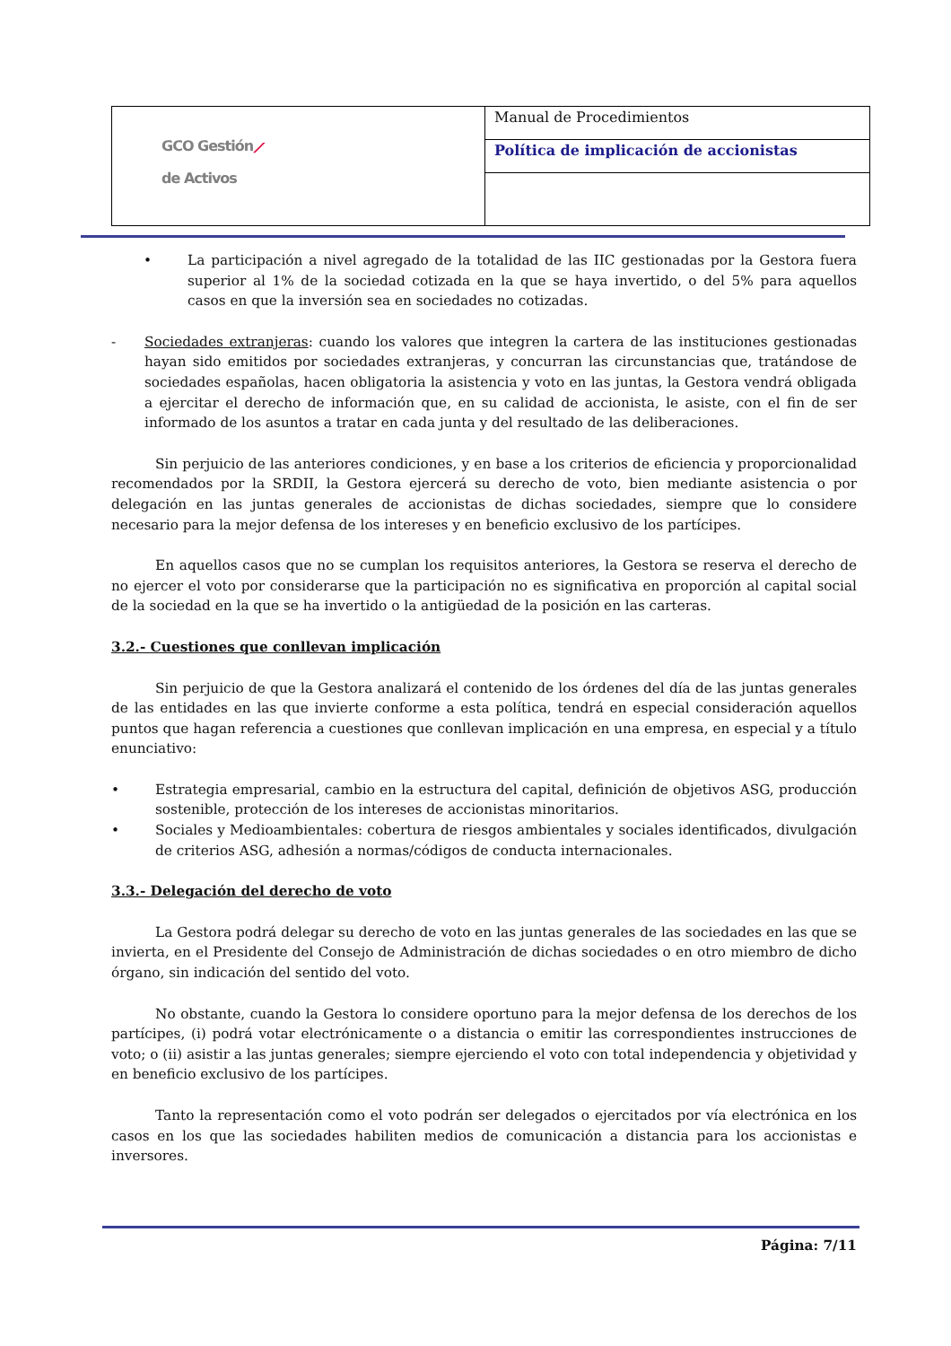| GCO Gestión ⟋ de Activos | Manual de Procedimientos |
| | Política de implicación de accionistas |
• La participación a nivel agregado de la totalidad de las IIC gestionadas por la Gestora fuera superior al 1% de la sociedad cotizada en la que se haya invertido, o del 5% para aquellos casos en que la inversión sea en sociedades no cotizadas.
- Sociedades extranjeras: cuando los valores que integren la cartera de las instituciones gestionadas hayan sido emitidos por sociedades extranjeras, y concurran las circunstancias que, tratándose de sociedades españolas, hacen obligatoria la asistencia y voto en las juntas, la Gestora vendrá obligada a ejercitar el derecho de información que, en su calidad de accionista, le asiste, con el fin de ser informado de los asuntos a tratar en cada junta y del resultado de las deliberaciones.
Sin perjuicio de las anteriores condiciones, y en base a los criterios de eficiencia y proporcionalidad recomendados por la SRDII, la Gestora ejercerá su derecho de voto, bien mediante asistencia o por delegación en las juntas generales de accionistas de dichas sociedades, siempre que lo considere necesario para la mejor defensa de los intereses y en beneficio exclusivo de los partícipes.
En aquellos casos que no se cumplan los requisitos anteriores, la Gestora se reserva el derecho de no ejercer el voto por considerarse que la participación no es significativa en proporción al capital social de la sociedad en la que se ha invertido o la antigüedad de la posición en las carteras.
3.2.- Cuestiones que conllevan implicación
Sin perjuicio de que la Gestora analizará el contenido de los órdenes del día de las juntas generales de las entidades en las que invierte conforme a esta política, tendrá en especial consideración aquellos puntos que hagan referencia a cuestiones que conllevan implicación en una empresa, en especial y a título enunciativo:
• Estrategia empresarial, cambio en la estructura del capital, definición de objetivos ASG, producción sostenible, protección de los intereses de accionistas minoritarios.
• Sociales y Medioambientales: cobertura de riesgos ambientales y sociales identificados, divulgación de criterios ASG, adhesión a normas/códigos de conducta internacionales.
3.3.- Delegación del derecho de voto
La Gestora podrá delegar su derecho de voto en las juntas generales de las sociedades en las que se invierta, en el Presidente del Consejo de Administración de dichas sociedades o en otro miembro de dicho órgano, sin indicación del sentido del voto.
No obstante, cuando la Gestora lo considere oportuno para la mejor defensa de los derechos de los partícipes, (i) podrá votar electrónicamente o a distancia o emitir las correspondientes instrucciones de voto; o (ii) asistir a las juntas generales; siempre ejerciendo el voto con total independencia y objetividad y en beneficio exclusivo de los partícipes.
Tanto la representación como el voto podrán ser delegados o ejercitados por vía electrónica en los casos en los que las sociedades habiliten medios de comunicación a distancia para los accionistas e inversores.
Página: 7/11